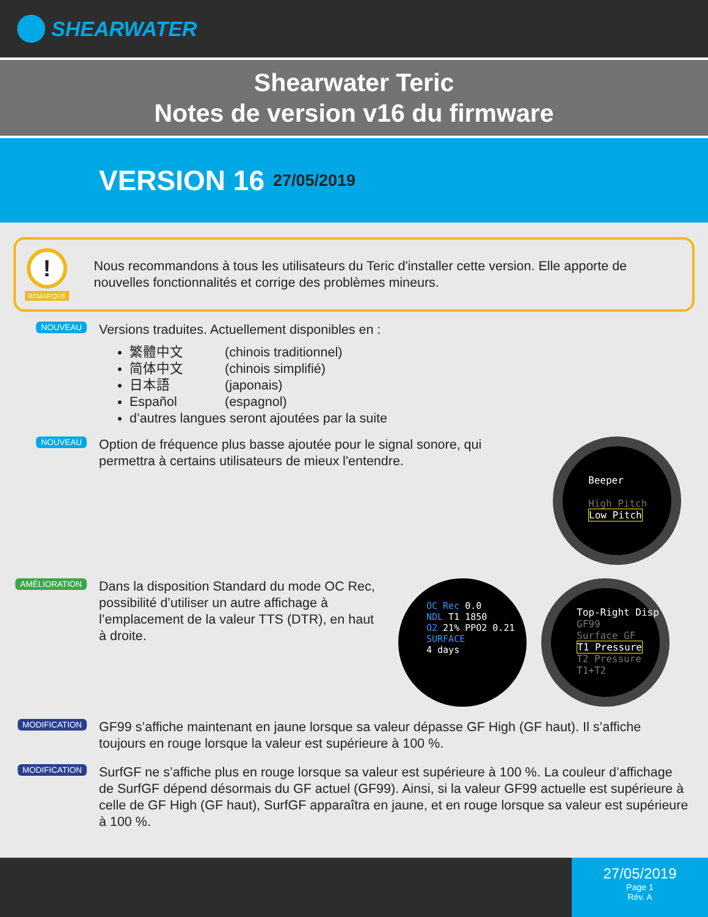SHEARWATER
Shearwater Teric
Notes de version v16 du firmware
VERSION 16 27/05/2019
!
REMARQUE
Nous recommandons à tous les utilisateurs du Teric d'installer cette version. Elle apporte de nouvelles fonctionnalités et corrige des problèmes mineurs.
NOUVEAU
Versions traduites. Actuellement disponibles en :
繁體中文 (chinois traditionnel)
简体中文 (chinois simplifié)
日本語 (japonais)
Español (espagnol)
d’autres langues seront ajoutées par la suite
NOUVEAU
Option de fréquence plus basse ajoutée pour le signal sonore, qui permettra à certains utilisateurs de mieux l'entendre.
Beeper
High Pitch
Low Pitch
AMÉLIORATION
Dans la disposition Standard du mode OC Rec, possibilité d’utiliser un autre affichage à l’emplacement de la valeur TTS (DTR), en haut à droite.
OC Rec 0.0
NDL T1 1850
O2 21% PPO2 0.21
SURFACE
4 days
Top-Right Disp
GF99
Surface GF
T1 Pressure
T2 Pressure
T1+T2
MODIFICATION
GF99 s’affiche maintenant en jaune lorsque sa valeur dépasse GF High (GF haut). Il s’affiche toujours en rouge lorsque la valeur est supérieure à 100 %.
MODIFICATION
SurfGF ne s’affiche plus en rouge lorsque sa valeur est supérieure à 100 %. La couleur d’affichage de SurfGF dépend désormais du GF actuel (GF99). Ainsi, si la valeur GF99 actuelle est supérieure à celle de GF High (GF haut), SurfGF apparaîtra en jaune, et en rouge lorsque sa valeur est supérieure à 100 %.
27/05/2019
Page 1
Rév. A